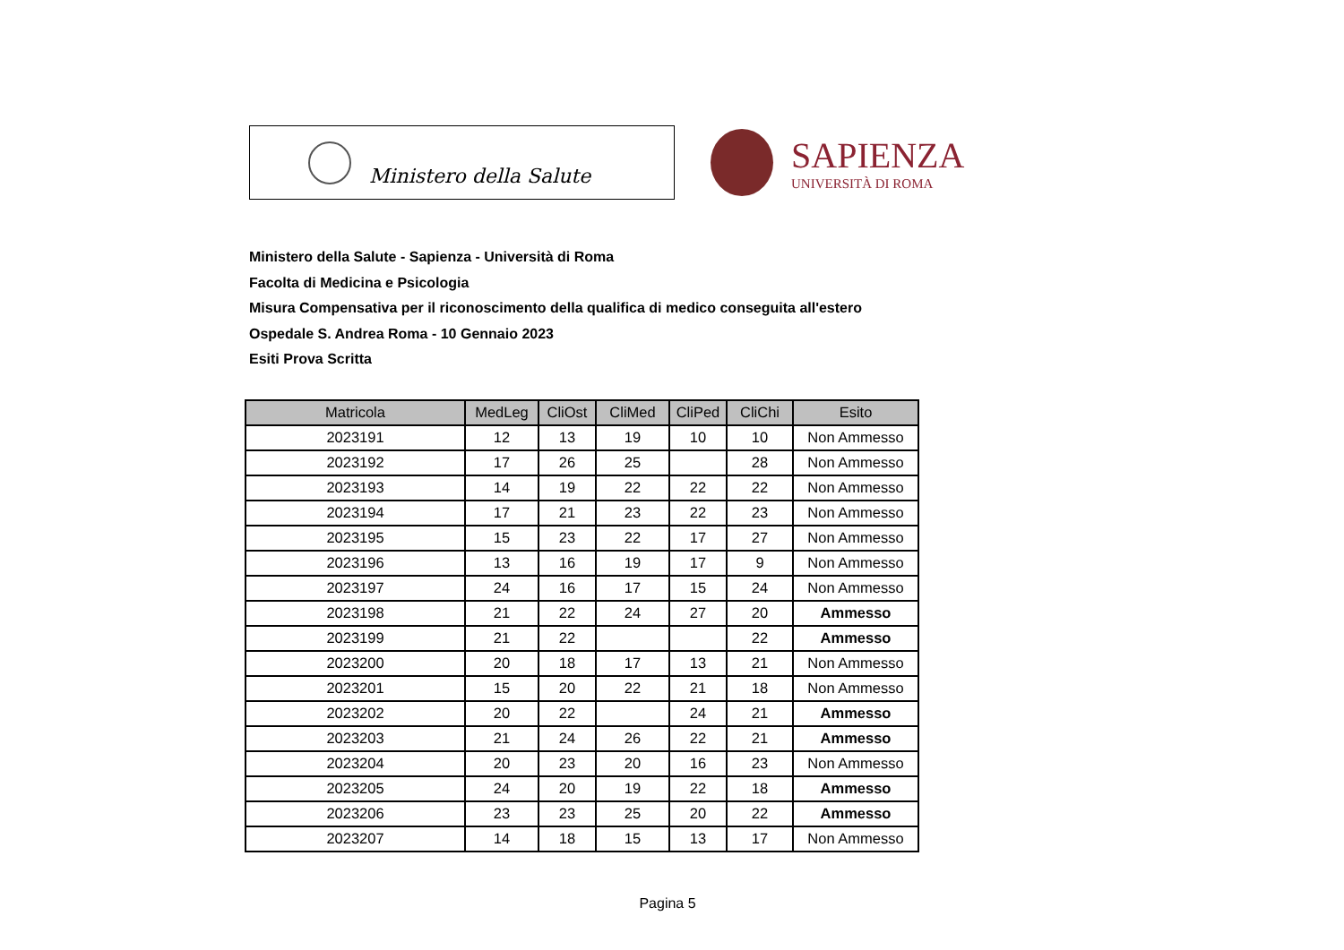Ministero della Salute
SAPIENZA
UNIVERSITÀ DI ROMA
Ministero della Salute - Sapienza - Università di Roma
Facolta di Medicina e Psicologia
Misura Compensativa per il riconoscimento della qualifica di medico conseguita all'estero
Ospedale S. Andrea Roma - 10 Gennaio 2023
Esiti Prova Scritta
| Matricola | MedLeg | CliOst | CliMed | CliPed | CliChi | Esito |
| --- | --- | --- | --- | --- | --- | --- |
| 2023191 | 12 | 13 | 19 | 10 | 10 | Non Ammesso |
| 2023192 | 17 | 26 | 25 | | 28 | Non Ammesso |
| 2023193 | 14 | 19 | 22 | 22 | 22 | Non Ammesso |
| 2023194 | 17 | 21 | 23 | 22 | 23 | Non Ammesso |
| 2023195 | 15 | 23 | 22 | 17 | 27 | Non Ammesso |
| 2023196 | 13 | 16 | 19 | 17 | 9 | Non Ammesso |
| 2023197 | 24 | 16 | 17 | 15 | 24 | Non Ammesso |
| 2023198 | 21 | 22 | 24 | 27 | 20 | Ammesso |
| 2023199 | 21 | 22 | | | 22 | Ammesso |
| 2023200 | 20 | 18 | 17 | 13 | 21 | Non Ammesso |
| 2023201 | 15 | 20 | 22 | 21 | 18 | Non Ammesso |
| 2023202 | 20 | 22 | | 24 | 21 | Ammesso |
| 2023203 | 21 | 24 | 26 | 22 | 21 | Ammesso |
| 2023204 | 20 | 23 | 20 | 16 | 23 | Non Ammesso |
| 2023205 | 24 | 20 | 19 | 22 | 18 | Ammesso |
| 2023206 | 23 | 23 | 25 | 20 | 22 | Ammesso |
| 2023207 | 14 | 18 | 15 | 13 | 17 | Non Ammesso |
Pagina 5